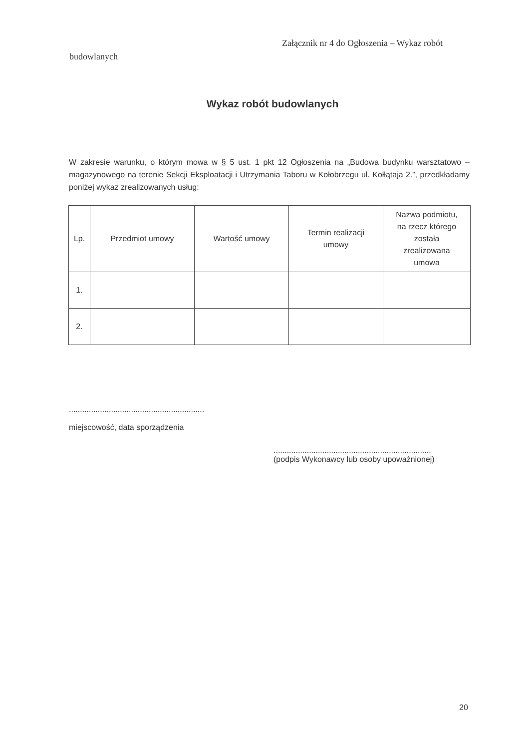Załącznik nr 4 do Ogłoszenia – Wykaz robót
budowlanych
Wykaz robót budowlanych
W zakresie warunku, o którym mowa w § 5 ust. 1 pkt 12 Ogłoszenia na „Budowa budynku warsztatowo – magazynowego na terenie Sekcji Eksploatacji i Utrzymania Taboru w Kołobrzegu ul. Kołłątaja 2.”, przedkładamy poniżej wykaz zrealizowanych usług:
| Lp. | Przedmiot umowy | Wartość umowy | Termin realizacji umowy | Nazwa podmiotu, na rzecz którego została zrealizowana umowa |
| --- | --- | --- | --- | --- |
| 1. | | | | |
| 2. | | | | |
.............................................................
miejscowość, data sporządzenia
.......................................................................
(podpis Wykonawcy lub osoby upoważnionej)
20